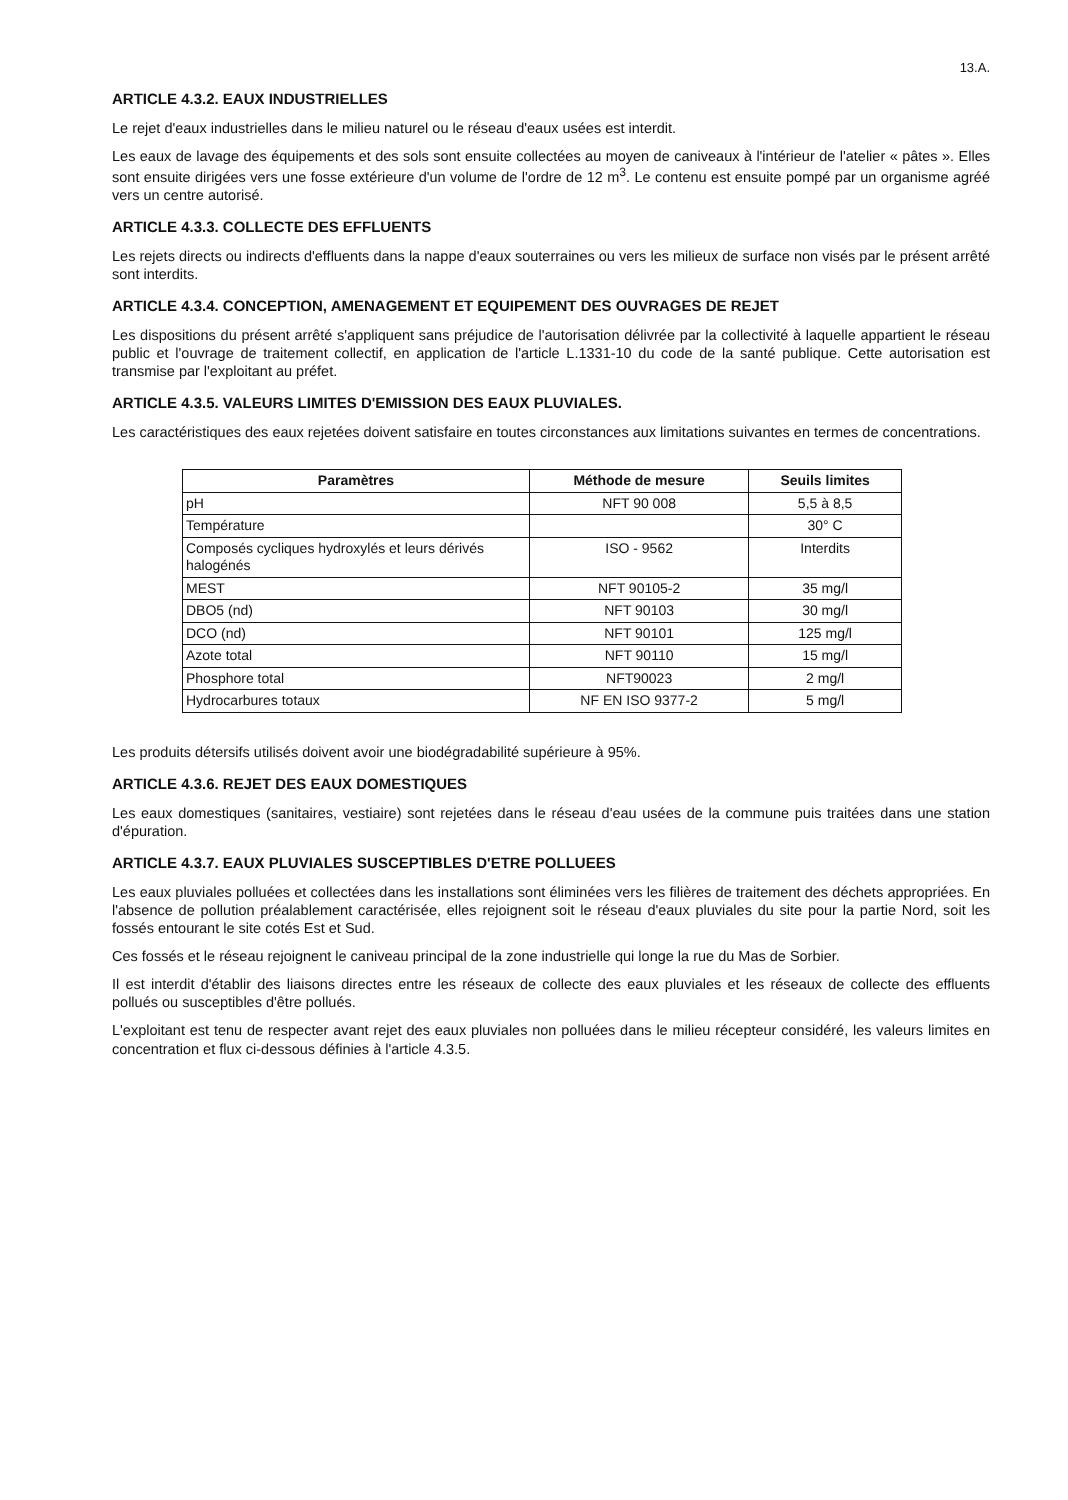13.A.
ARTICLE 4.3.2. EAUX INDUSTRIELLES
Le rejet d'eaux industrielles dans le milieu naturel ou le réseau d'eaux usées est interdit.
Les eaux de lavage des équipements et des sols sont ensuite collectées au moyen de caniveaux à l'intérieur de l'atelier « pâtes ». Elles sont ensuite dirigées vers une fosse extérieure d'un volume de l'ordre de 12 m<sup>3</sup>. Le contenu est ensuite pompé par un organisme agréé vers un centre autorisé.
ARTICLE 4.3.3. COLLECTE DES EFFLUENTS
Les rejets directs ou indirects d'effluents dans la nappe d'eaux souterraines ou vers les milieux de surface non visés par le présent arrêté sont interdits.
ARTICLE 4.3.4. CONCEPTION, AMENAGEMENT ET EQUIPEMENT DES OUVRAGES DE REJET
Les dispositions du présent arrêté s'appliquent sans préjudice de l'autorisation délivrée par la collectivité à laquelle appartient le réseau public et l'ouvrage de traitement collectif, en application de l'article L.1331-10 du code de la santé publique. Cette autorisation est transmise par l'exploitant au préfet.
ARTICLE 4.3.5. VALEURS LIMITES D'EMISSION DES EAUX PLUVIALES.
Les caractéristiques des eaux rejetées doivent satisfaire en toutes circonstances aux limitations suivantes en termes de concentrations.
| Paramètres | Méthode de mesure | Seuils limites |
| --- | --- | --- |
| pH | NFT 90 008 | 5,5 à 8,5 |
| Température | | 30° C |
| Composés cycliques hydroxylés et leurs dérivés halogénés | ISO - 9562 | Interdits |
| MEST | NFT 90105-2 | 35 mg/l |
| DBO5 (nd) | NFT 90103 | 30 mg/l |
| DCO (nd) | NFT 90101 | 125 mg/l |
| Azote total | NFT 90110 | 15 mg/l |
| Phosphore total | NFT90023 | 2 mg/l |
| Hydrocarbures totaux | NF EN ISO 9377-2 | 5 mg/l |
Les produits détersifs utilisés doivent avoir une biodégradabilité supérieure à 95%.
ARTICLE 4.3.6. REJET DES EAUX DOMESTIQUES
Les eaux domestiques (sanitaires, vestiaire) sont rejetées dans le réseau d'eau usées de la commune puis traitées dans une station d'épuration.
ARTICLE 4.3.7. EAUX PLUVIALES SUSCEPTIBLES D'ETRE POLLUEES
Les eaux pluviales polluées et collectées dans les installations sont éliminées vers les filières de traitement des déchets appropriées. En l'absence de pollution préalablement caractérisée, elles rejoignent soit le réseau d'eaux pluviales du site pour la partie Nord, soit les fossés entourant le site cotés Est et Sud.
Ces fossés et le réseau rejoignent le caniveau principal de la zone industrielle qui longe la rue du Mas de Sorbier.
Il est interdit d'établir des liaisons directes entre les réseaux de collecte des eaux pluviales et les réseaux de collecte des effluents pollués ou susceptibles d'être pollués.
L'exploitant est tenu de respecter avant rejet des eaux pluviales non polluées dans le milieu récepteur considéré, les valeurs limites en concentration et flux ci-dessous définies à l'article 4.3.5.